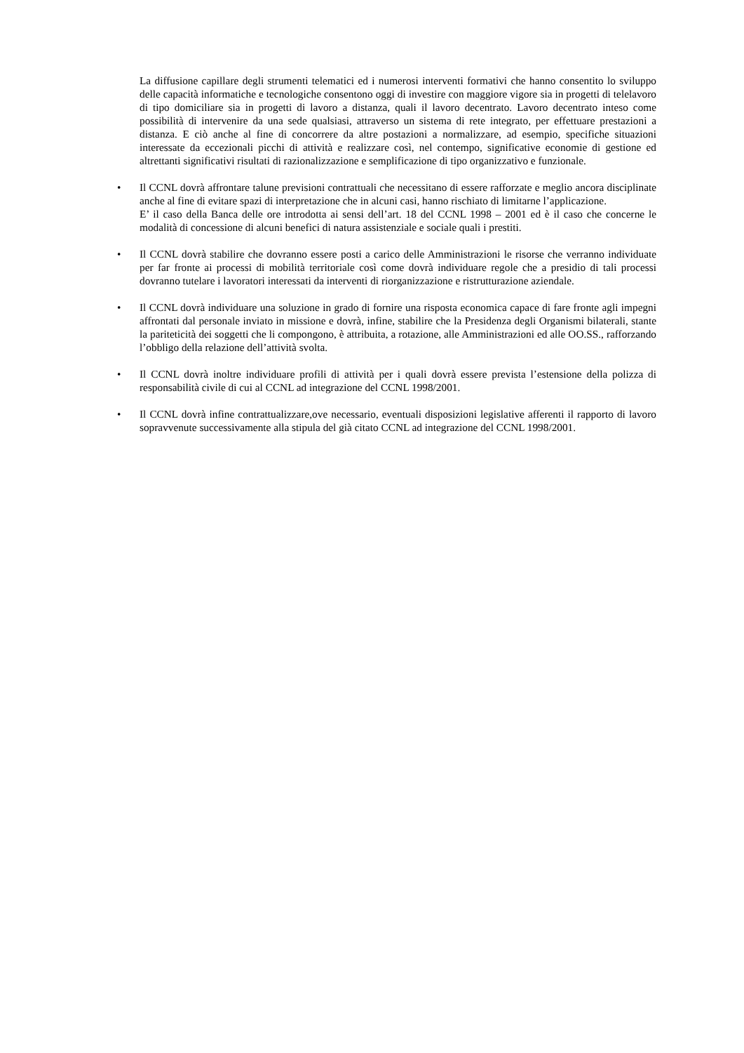La diffusione capillare degli strumenti telematici ed i numerosi interventi formativi che hanno consentito lo sviluppo delle capacità informatiche e tecnologiche consentono oggi di investire con maggiore vigore sia in progetti di telelavoro di tipo domiciliare sia in progetti di lavoro a distanza, quali il lavoro decentrato. Lavoro decentrato inteso come possibilità di intervenire da una sede qualsiasi, attraverso un sistema di rete integrato, per effettuare prestazioni a distanza. E ciò anche al fine di concorrere da altre postazioni a normalizzare, ad esempio, specifiche situazioni interessate da eccezionali picchi di attività e realizzare così, nel contempo, significative economie di gestione ed altrettanti significativi risultati di razionalizzazione e semplificazione di tipo organizzativo e funzionale.
•
Il CCNL dovrà affrontare talune previsioni contrattuali che necessitano di essere rafforzate e meglio ancora disciplinate anche al fine di evitare spazi di interpretazione che in alcuni casi, hanno rischiato di limitarne l’applicazione.
E’ il caso della Banca delle ore introdotta ai sensi dell’art. 18 del CCNL 1998 – 2001 ed è il caso che concerne le modalità di concessione di alcuni benefici di natura assistenziale e sociale quali i prestiti.
•
Il CCNL dovrà stabilire che dovranno essere posti a carico delle Amministrazioni le risorse che verranno individuate per far fronte ai processi di mobilità territoriale così come dovrà individuare regole che a presidio di tali processi dovranno tutelare i lavoratori interessati da interventi di riorganizzazione e ristrutturazione aziendale.
•
Il CCNL dovrà individuare una soluzione in grado di fornire una risposta economica capace di fare fronte agli impegni affrontati dal personale inviato in missione e dovrà, infine, stabilire che la Presidenza degli Organismi bilaterali, stante la pariteticità dei soggetti che li compongono, è attribuita, a rotazione, alle Amministrazioni ed alle OO.SS., rafforzando l’obbligo della relazione dell’attività svolta.
•
Il CCNL dovrà inoltre individuare profili di attività per i quali dovrà essere prevista l’estensione della polizza di responsabilità civile di cui al CCNL ad integrazione del CCNL 1998/2001.
•
Il CCNL dovrà infine contrattualizzare,ove necessario, eventuali disposizioni legislative afferenti il rapporto di lavoro sopravvenute successivamente alla stipula del già citato CCNL ad integrazione del CCNL 1998/2001.